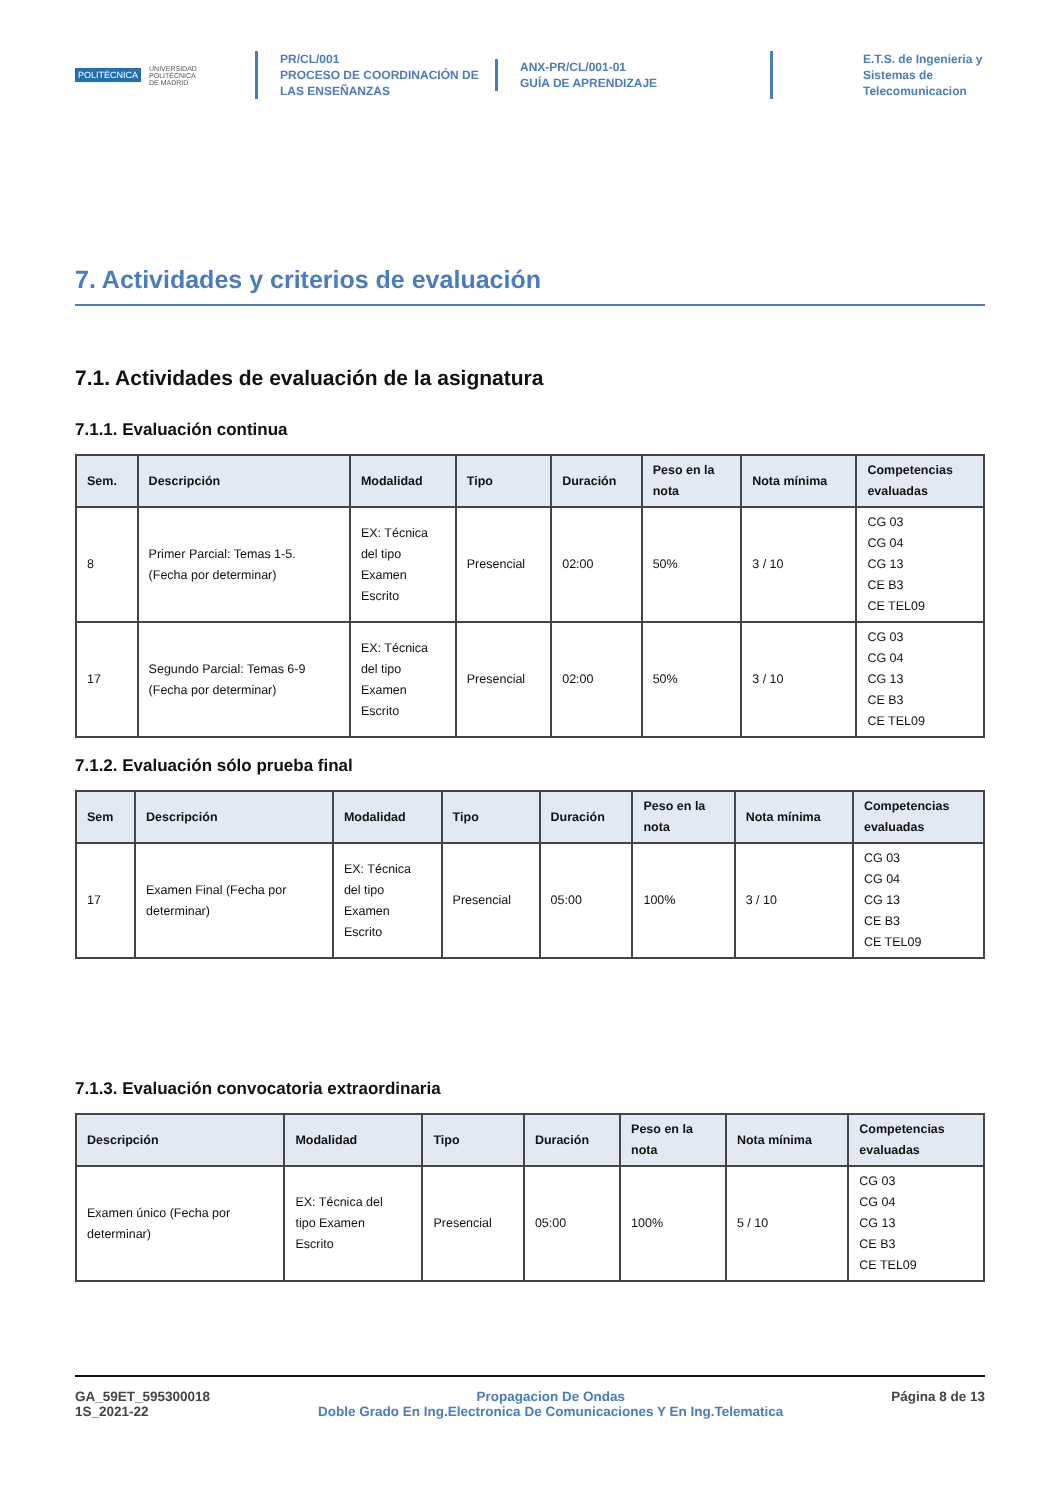POLITÉCNICA UNIVERSIDAD
POLITÉCNICA
DE MADRID
PR/CL/001
PROCESO DE COORDINACIÓN DE
LAS ENSEÑANZAS
ANX-PR/CL/001-01
GUÍA DE APRENDIZAJE
E.T.S. de Ingenieria y
Sistemas de
Telecomunicacion
7. Actividades y criterios de evaluación
7.1. Actividades de evaluación de la asignatura
7.1.1. Evaluación continua
| Sem. | Descripción | Modalidad | Tipo | Duración | Peso en la nota | Nota mínima | Competencias evaluadas |
| --- | --- | --- | --- | --- | --- | --- | --- |
| 8 | Primer Parcial: Temas 1-5. (Fecha por determinar) | EX: Técnica del tipo Examen Escrito | Presencial | 02:00 | 50% | 3 / 10 | CG 03 CG 04 CG 13 CE B3 CE TEL09 |
| 17 | Segundo Parcial: Temas 6-9 (Fecha por determinar) | EX: Técnica del tipo Examen Escrito | Presencial | 02:00 | 50% | 3 / 10 | CG 03 CG 04 CG 13 CE B3 CE TEL09 |
7.1.2. Evaluación sólo prueba final
| Sem | Descripción | Modalidad | Tipo | Duración | Peso en la nota | Nota mínima | Competencias evaluadas |
| --- | --- | --- | --- | --- | --- | --- | --- |
| 17 | Examen Final (Fecha por determinar) | EX: Técnica del tipo Examen Escrito | Presencial | 05:00 | 100% | 3 / 10 | CG 03 CG 04 CG 13 CE B3 CE TEL09 |
7.1.3. Evaluación convocatoria extraordinaria
| Descripción | Modalidad | Tipo | Duración | Peso en la nota | Nota mínima | Competencias evaluadas |
| --- | --- | --- | --- | --- | --- | --- |
| Examen único (Fecha por determinar) | EX: Técnica del tipo Examen Escrito | Presencial | 05:00 | 100% | 5 / 10 | CG 03 CG 04 CG 13 CE B3 CE TEL09 |
GA_59ET_595300018
1S_2021-22
Propagacion De Ondas
Doble Grado En Ing.Electronica De Comunicaciones Y En Ing.Telematica
Página 8 de 13